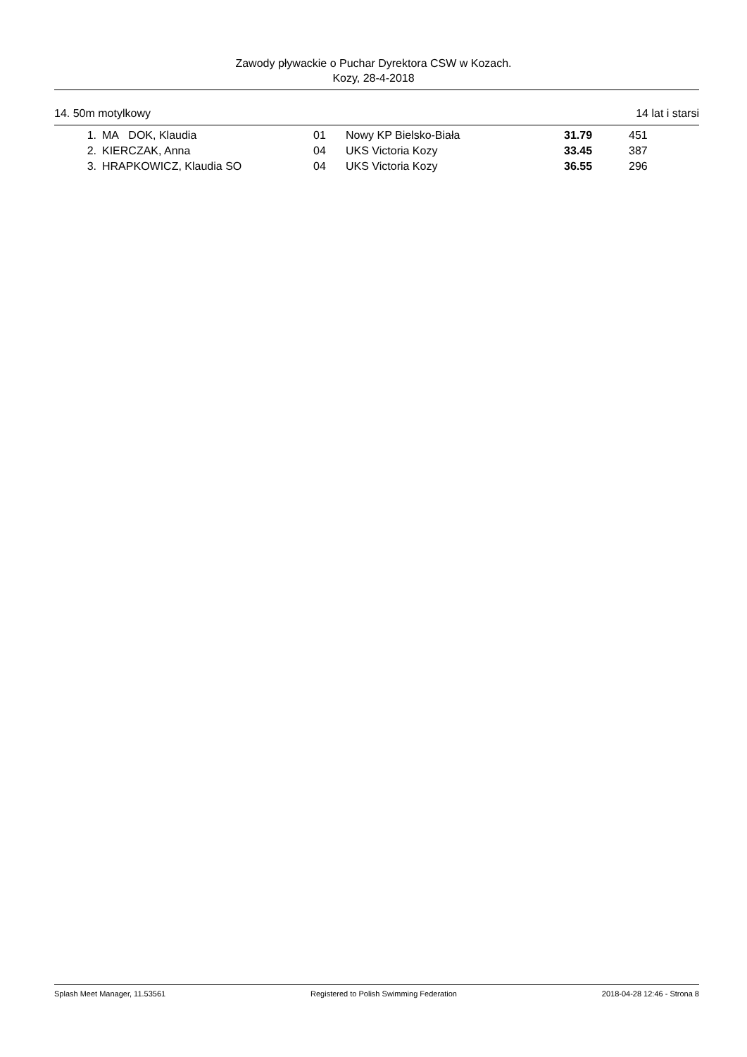Zawody pływackie o Puchar Dyrektora CSW w Kozach.
Kozy, 28-4-2018
14. 50m motylkowy 14 lat i starsi
| 1. | MA DOK, Klaudia | 01 | Nowy KP Bielsko-Biała | 31.79 | 451 |
| 2. | KIERCZAK, Anna | 04 | UKS Victoria Kozy | 33.45 | 387 |
| 3. | HRAPKOWICZ, Klaudia SO | 04 | UKS Victoria Kozy | 36.55 | 296 |
Splash Meet Manager, 11.53561 Registered to Polish Swimming Federation 2018-04-28 12:46 - Strona 8